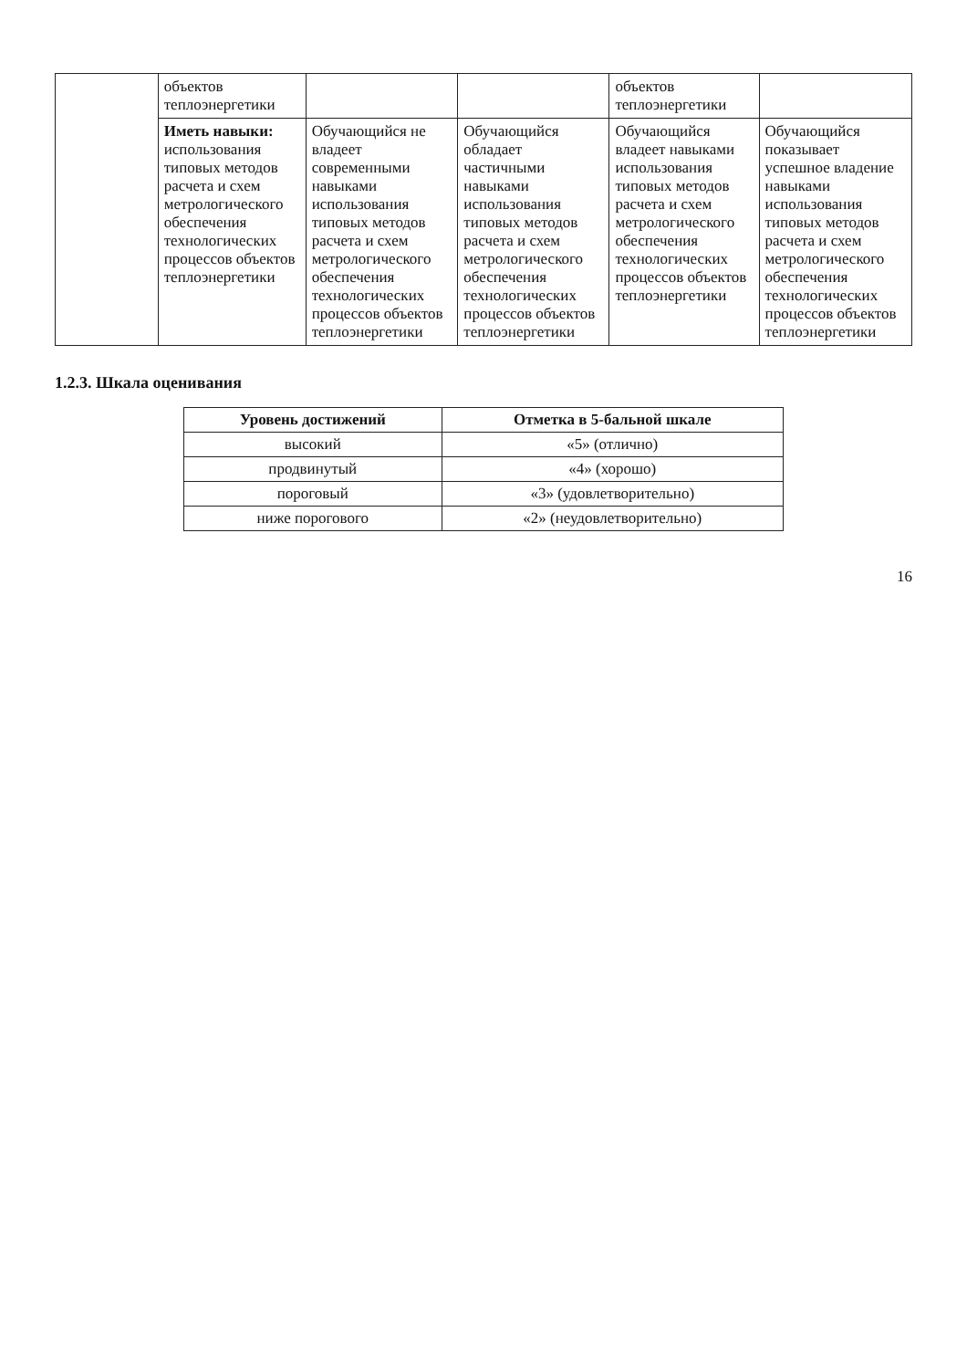| | объектов теплоэнергетики | | | объектов теплоэнергетики | |
| | Иметь навыки: использования типовых методов расчета и схем метрологического обеспечения технологических процессов объектов теплоэнергетики | Обучающийся не владеет современными навыками использования типовых методов расчета и схем метрологического обеспечения технологических процессов объектов теплоэнергетики | Обучающийся обладает частичными навыками использования типовых методов расчета и схем метрологического обеспечения технологических процессов объектов теплоэнергетики | Обучающийся владеет навыками использования типовых методов расчета и схем метрологического обеспечения технологических процессов объектов теплоэнергетики | Обучающийся показывает успешное владение навыками использования типовых методов расчета и схем метрологического обеспечения технологических процессов объектов теплоэнергетики |
1.2.3. Шкала оценивания
| Уровень достижений | Отметка в 5-бальной шкале |
| --- | --- |
| высокий | «5» (отлично) |
| продвинутый | «4» (хорошо) |
| пороговый | «3» (удовлетворительно) |
| ниже порогового | «2» (неудовлетворительно) |
16